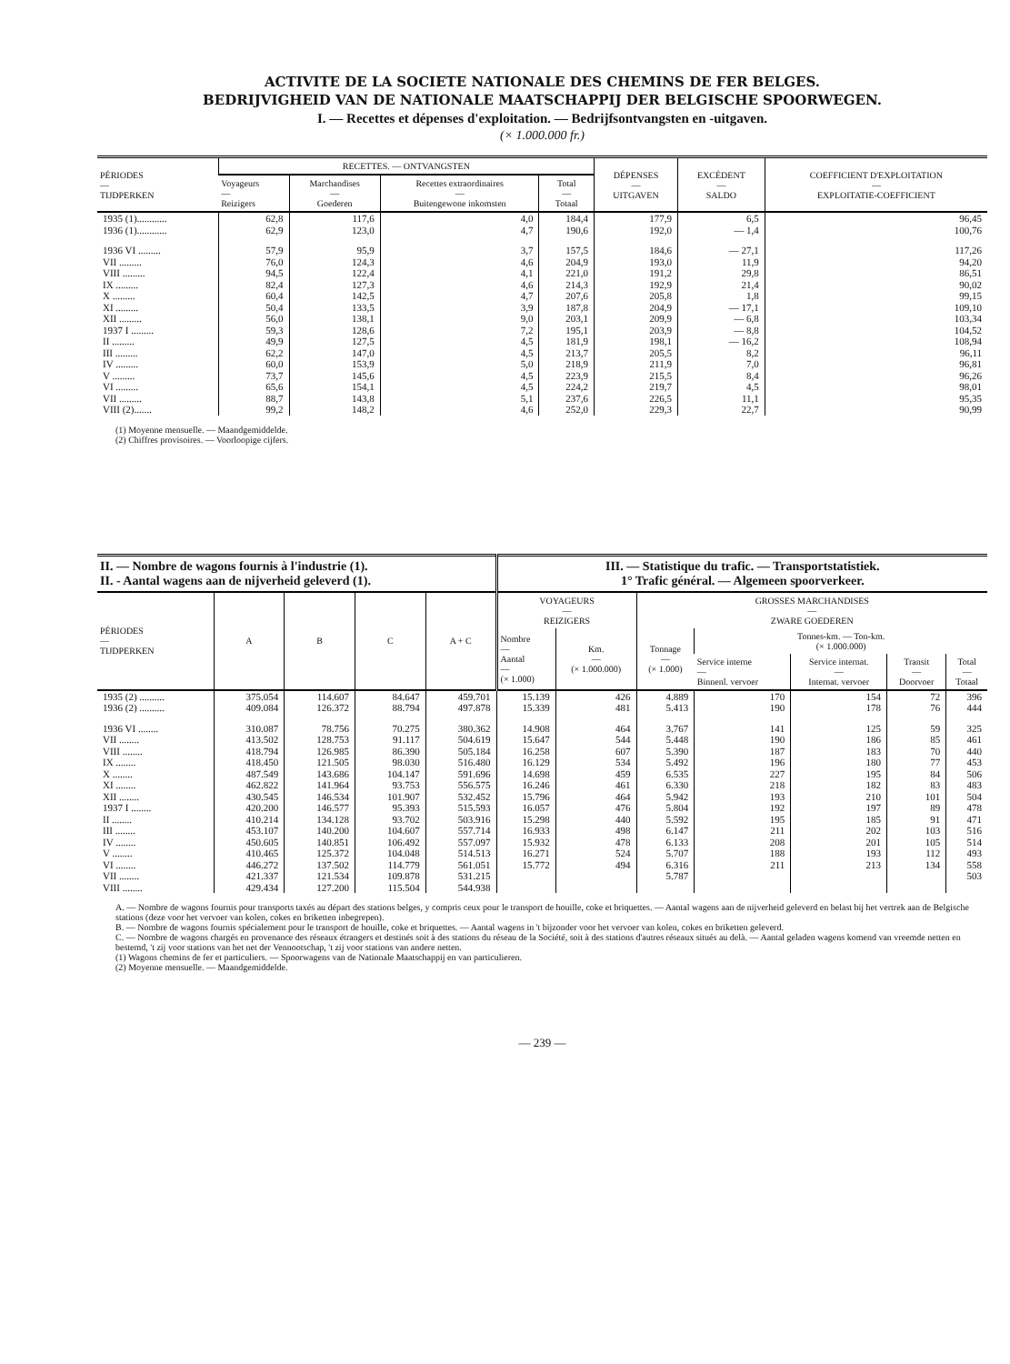ACTIVITE DE LA SOCIETE NATIONALE DES CHEMINS DE FER BELGES.
BEDRIJVIGHEID VAN DE NATIONALE MAATSCHAPPIJ DER BELGISCHE SPOORWEGEN.
I. — Recettes et dépenses d'exploitation. — Bedrijfsontvangsten en -uitgaven.
(× 1.000.000 fr.)
| PÉRIODES — TIJDPERKEN | RECETTES. — ONTVANGSTEN | | | | DÉPENSES — UITGAVEN | EXCÉDENT — SALDO | COEFFICIENT D'EXPLOITATION — EXPLOITATIE-COEFFICIENT |
| --- | --- | --- | --- | --- | --- | --- | --- |
| | Voyageurs — Reizigers | Marchandises — Goederen | Recettes extraordinaires — Buitengewone inkomsten | Total — Totaal | | | |
| 1935 (1)............ | 62,8 | 117,6 | 4,0 | 184,4 | 177,9 | 6,5 | 96,45 |
| 1936 (1)............ | 62,9 | 123,0 | 4,7 | 190,6 | 192,0 | — 1,4 | 100,76 |
| 1936 VI ......... | 57,9 | 95,9 | 3,7 | 157,5 | 184,6 | — 27,1 | 117,26 |
| VII ......... | 76,0 | 124,3 | 4,6 | 204,9 | 193,0 | 11,9 | 94,20 |
| VIII ......... | 94,5 | 122,4 | 4,1 | 221,0 | 191,2 | 29,8 | 86,51 |
| IX ......... | 82,4 | 127,3 | 4,6 | 214,3 | 192,9 | 21,4 | 90,02 |
| X ......... | 60,4 | 142,5 | 4,7 | 207,6 | 205,8 | 1,8 | 99,15 |
| XI ......... | 50,4 | 133,5 | 3,9 | 187,8 | 204,9 | — 17,1 | 109,10 |
| XII ......... | 56,0 | 138,1 | 9,0 | 203,1 | 209,9 | — 6,8 | 103,34 |
| 1937 I ......... | 59,3 | 128,6 | 7,2 | 195,1 | 203,9 | — 8,8 | 104,52 |
| II ......... | 49,9 | 127,5 | 4,5 | 181,9 | 198,1 | — 16,2 | 108,94 |
| III ......... | 62,2 | 147,0 | 4,5 | 213,7 | 205,5 | 8,2 | 96,11 |
| IV ......... | 60,0 | 153,9 | 5,0 | 218,9 | 211,9 | 7,0 | 96,81 |
| V ......... | 73,7 | 145,6 | 4,5 | 223,9 | 215,5 | 8,4 | 96,26 |
| VI ......... | 65,6 | 154,1 | 4,5 | 224,2 | 219,7 | 4,5 | 98,01 |
| VII ......... | 88,7 | 143,8 | 5,1 | 237,6 | 226,5 | 11,1 | 95,35 |
| VIII (2)....... | 99,2 | 148,2 | 4,6 | 252,0 | 229,3 | 22,7 | 90,99 |
(1) Moyenne mensuelle. — Maandgemiddelde.
(2) Chiffres provisoires. — Voorloopige cijfers.
| II. — Nombre de wagons fournis à l'industrie (1). II. - Aantal wagens aan de nijverheid geleverd (1). | | | | | III. — Statistique du trafic. — Transportstatistiek. 1° Trafic général. — Algemeen spoorverkeer. | | | | | | |
| --- | --- | --- | --- | --- | --- | --- | --- | --- | --- | --- | --- |
| PÉRIODES — TIJDPERKEN | A | B | C | A + C | VOYAGEURS — REIZIGERS | | GROSSES MARCHANDISES — ZWARE GOEDEREN | | | | |
| | | | | | Nombre — Aantal — (× 1.000) | Km. — (× 1.000.000) | Tonnage — (× 1.000) | Tonnes-km. — Ton-km. (× 1.000.000) | | | |
| | | | | | | | | Service interne — Binnenl. vervoer | Service internat. — Internat. vervoer | Transit — Doorvoer | Total — Totaal |
| 1935 (2) .......... | 375.054 | 114.607 | 84.647 | 459.701 | 15.139 | 426 | 4.889 | 170 | 154 | 72 | 396 |
| 1936 (2) .......... | 409.084 | 126.372 | 88.794 | 497.878 | 15.339 | 481 | 5.413 | 190 | 178 | 76 | 444 |
| 1936 VI ........ | 310.087 | 78.756 | 70.275 | 380.362 | 14.908 | 464 | 3.767 | 141 | 125 | 59 | 325 |
| VII ........ | 413.502 | 128.753 | 91.117 | 504.619 | 15.647 | 544 | 5.448 | 190 | 186 | 85 | 461 |
| VIII ........ | 418.794 | 126.985 | 86.390 | 505.184 | 16.258 | 607 | 5.390 | 187 | 183 | 70 | 440 |
| IX ........ | 418.450 | 121.505 | 98.030 | 516.480 | 16.129 | 534 | 5.492 | 196 | 180 | 77 | 453 |
| X ........ | 487.549 | 143.686 | 104.147 | 591.696 | 14.698 | 459 | 6.535 | 227 | 195 | 84 | 506 |
| XI ........ | 462.822 | 141.964 | 93.753 | 556.575 | 16.246 | 461 | 6.330 | 218 | 182 | 83 | 483 |
| XII ........ | 430.545 | 146.534 | 101.907 | 532.452 | 15.796 | 464 | 5.942 | 193 | 210 | 101 | 504 |
| 1937 I ........ | 420.200 | 146.577 | 95.393 | 515.593 | 16.057 | 476 | 5.804 | 192 | 197 | 89 | 478 |
| II ........ | 410.214 | 134.128 | 93.702 | 503.916 | 15.298 | 440 | 5.592 | 195 | 185 | 91 | 471 |
| III ........ | 453.107 | 140.200 | 104.607 | 557.714 | 16.933 | 498 | 6.147 | 211 | 202 | 103 | 516 |
| IV ........ | 450.605 | 140.851 | 106.492 | 557.097 | 15.932 | 478 | 6.133 | 208 | 201 | 105 | 514 |
| V ........ | 410.465 | 125.372 | 104.048 | 514.513 | 16.271 | 524 | 5.707 | 188 | 193 | 112 | 493 |
| VI ........ | 446.272 | 137.502 | 114.779 | 561.051 | 15.772 | 494 | 6.316 | 211 | 213 | 134 | 558 |
| VII ........ | 421.337 | 121.534 | 109.878 | 531.215 | | | 5.787 | | | | 503 |
| VIII ........ | 429.434 | 127.200 | 115.504 | 544.938 | | | | | | | |
A. — Nombre de wagons fournis pour transports taxés au départ des stations belges, y compris ceux pour le transport de houille, coke et briquettes. — Aantal wagens aan de nijverheid geleverd en belast bij het vertrek aan de Belgische stations (deze voor het vervoer van kolen, cokes en briketten inbegrepen).
B. — Nombre de wagons fournis spécialement pour le transport de houille, coke et briquettes. — Aantal wagens in 't bijzonder voor het vervoer van kolen, cokes en briketten geleverd.
C. — Nombre de wagons chargés en provenance des réseaux étrangers et destinés soit à des stations du réseau de la Société, soit à des stations d'autres réseaux situés au delà. — Aantal geladen wagens komend van vreemde netten en bestemd, 't zij voor stations van het net der Vennootschap, 't zij voor stations van andere netten.
(1) Wagons chemins de fer et particuliers. — Spoorwagens van de Nationale Maatschappij en van particulieren.
(2) Moyenne mensuelle. — Maandgemiddelde.
— 239 —